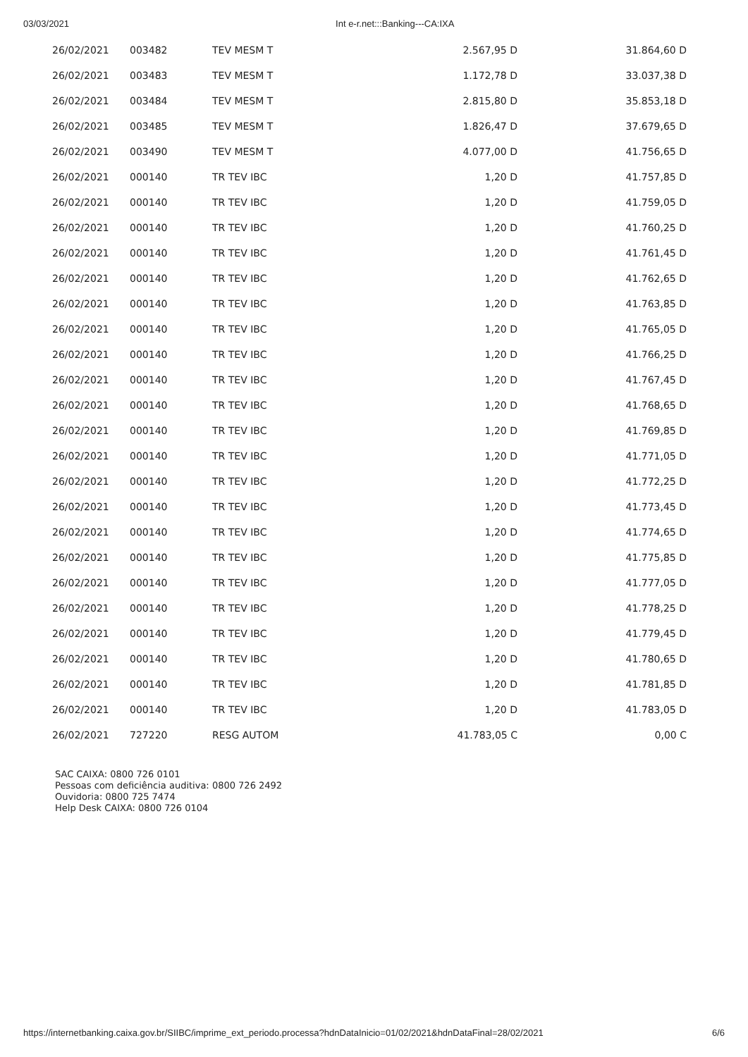03/03/2021 Int e-r.net:::Banking---CA:IXA
| 26/02/2021 | 003482 | TEV MESM T | 2.567,95 D | 31.864,60 D |
| 26/02/2021 | 003483 | TEV MESM T | 1.172,78 D | 33.037,38 D |
| 26/02/2021 | 003484 | TEV MESM T | 2.815,80 D | 35.853,18 D |
| 26/02/2021 | 003485 | TEV MESM T | 1.826,47 D | 37.679,65 D |
| 26/02/2021 | 003490 | TEV MESM T | 4.077,00 D | 41.756,65 D |
| 26/02/2021 | 000140 | TR TEV IBC | 1,20 D | 41.757,85 D |
| 26/02/2021 | 000140 | TR TEV IBC | 1,20 D | 41.759,05 D |
| 26/02/2021 | 000140 | TR TEV IBC | 1,20 D | 41.760,25 D |
| 26/02/2021 | 000140 | TR TEV IBC | 1,20 D | 41.761,45 D |
| 26/02/2021 | 000140 | TR TEV IBC | 1,20 D | 41.762,65 D |
| 26/02/2021 | 000140 | TR TEV IBC | 1,20 D | 41.763,85 D |
| 26/02/2021 | 000140 | TR TEV IBC | 1,20 D | 41.765,05 D |
| 26/02/2021 | 000140 | TR TEV IBC | 1,20 D | 41.766,25 D |
| 26/02/2021 | 000140 | TR TEV IBC | 1,20 D | 41.767,45 D |
| 26/02/2021 | 000140 | TR TEV IBC | 1,20 D | 41.768,65 D |
| 26/02/2021 | 000140 | TR TEV IBC | 1,20 D | 41.769,85 D |
| 26/02/2021 | 000140 | TR TEV IBC | 1,20 D | 41.771,05 D |
| 26/02/2021 | 000140 | TR TEV IBC | 1,20 D | 41.772,25 D |
| 26/02/2021 | 000140 | TR TEV IBC | 1,20 D | 41.773,45 D |
| 26/02/2021 | 000140 | TR TEV IBC | 1,20 D | 41.774,65 D |
| 26/02/2021 | 000140 | TR TEV IBC | 1,20 D | 41.775,85 D |
| 26/02/2021 | 000140 | TR TEV IBC | 1,20 D | 41.777,05 D |
| 26/02/2021 | 000140 | TR TEV IBC | 1,20 D | 41.778,25 D |
| 26/02/2021 | 000140 | TR TEV IBC | 1,20 D | 41.779,45 D |
| 26/02/2021 | 000140 | TR TEV IBC | 1,20 D | 41.780,65 D |
| 26/02/2021 | 000140 | TR TEV IBC | 1,20 D | 41.781,85 D |
| 26/02/2021 | 000140 | TR TEV IBC | 1,20 D | 41.783,05 D |
| 26/02/2021 | 727220 | RESG AUTOM | 41.783,05 C | 0,00 C |
SAC CAIXA: 0800 726 0101
Pessoas com deficiência auditiva: 0800 726 2492
Ouvidoria: 0800 725 7474
Help Desk CAIXA: 0800 726 0104
https://internetbanking.caixa.gov.br/SIIBC/imprime_ext_periodo.processa?hdnDataInicio=01/02/2021&hdnDataFinal=28/02/2021 6/6